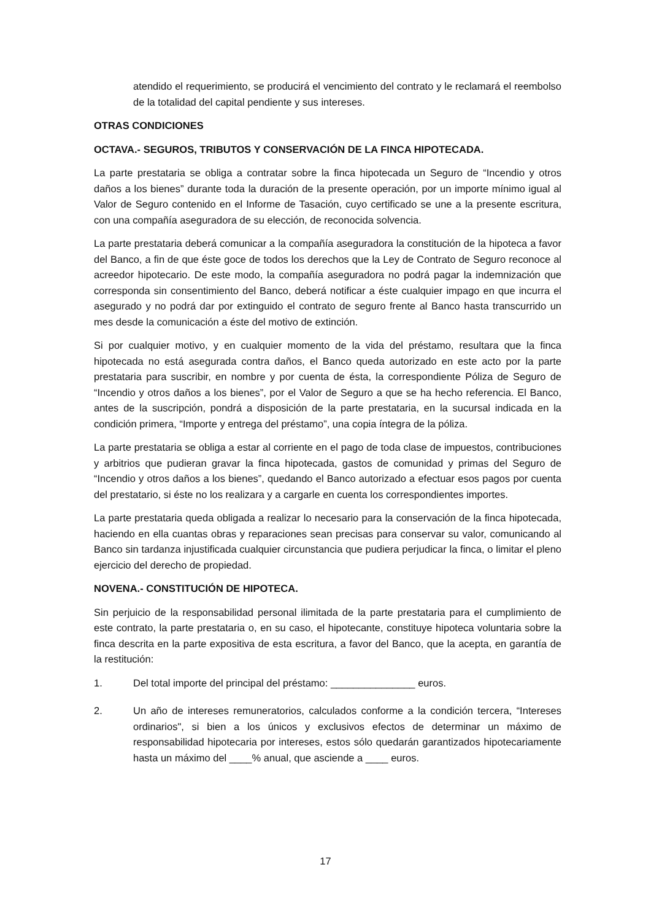atendido el requerimiento, se producirá el vencimiento del contrato y le reclamará el reembolso de la totalidad del capital pendiente y sus intereses.
OTRAS CONDICIONES
OCTAVA.- SEGUROS, TRIBUTOS Y CONSERVACIÓN DE LA FINCA HIPOTECADA.
La parte prestataria se obliga a contratar sobre la finca hipotecada un Seguro de “Incendio y otros daños a los bienes” durante toda la duración de la presente operación, por un importe mínimo igual al Valor de Seguro contenido en el Informe de Tasación, cuyo certificado se une a la presente escritura, con una compañía aseguradora de su elección, de reconocida solvencia.
La parte prestataria deberá comunicar a la compañía aseguradora la constitución de la hipoteca a favor del Banco, a fin de que éste goce de todos los derechos que la Ley de Contrato de Seguro reconoce al acreedor hipotecario. De este modo, la compañía aseguradora no podrá pagar la indemnización que corresponda sin consentimiento del Banco, deberá notificar a éste cualquier impago en que incurra el asegurado y no podrá dar por extinguido el contrato de seguro frente al Banco hasta transcurrido un mes desde la comunicación a éste del motivo de extinción.
Si por cualquier motivo, y en cualquier momento de la vida del préstamo, resultara que la finca hipotecada no está asegurada contra daños, el Banco queda autorizado en este acto por la parte prestataria para suscribir, en nombre y por cuenta de ésta, la correspondiente Póliza de Seguro de “Incendio y otros daños a los bienes”, por el Valor de Seguro a que se ha hecho referencia. El Banco, antes de la suscripción, pondrá a disposición de la parte prestataria, en la sucursal indicada en la condición primera, “Importe y entrega del préstamo”, una copia íntegra de la póliza.
La parte prestataria se obliga a estar al corriente en el pago de toda clase de impuestos, contribuciones y arbitrios que pudieran gravar la finca hipotecada, gastos de comunidad y primas del Seguro de “Incendio y otros daños a los bienes”, quedando el Banco autorizado a efectuar esos pagos por cuenta del prestatario, si éste no los realizara y a cargarle en cuenta los correspondientes importes.
La parte prestataria queda obligada a realizar lo necesario para la conservación de la finca hipotecada, haciendo en ella cuantas obras y reparaciones sean precisas para conservar su valor, comunicando al Banco sin tardanza injustificada cualquier circunstancia que pudiera perjudicar la finca, o limitar el pleno ejercicio del derecho de propiedad.
NOVENA.- CONSTITUCIÓN DE HIPOTECA.
Sin perjuicio de la responsabilidad personal ilimitada de la parte prestataria para el cumplimiento de este contrato, la parte prestataria o, en su caso, el hipotecante, constituye hipoteca voluntaria sobre la finca descrita en la parte expositiva de esta escritura, a favor del Banco, que la acepta, en garantía de la restitución:
1. Del total importe del principal del préstamo: _______________ euros.
2. Un año de intereses remuneratorios, calculados conforme a la condición tercera, “Intereses ordinarios", si bien a los únicos y exclusivos efectos de determinar un máximo de responsabilidad hipotecaria por intereses, estos sólo quedarán garantizados hipotecariamente hasta un máximo del ____% anual, que asciende a ____ euros.
17